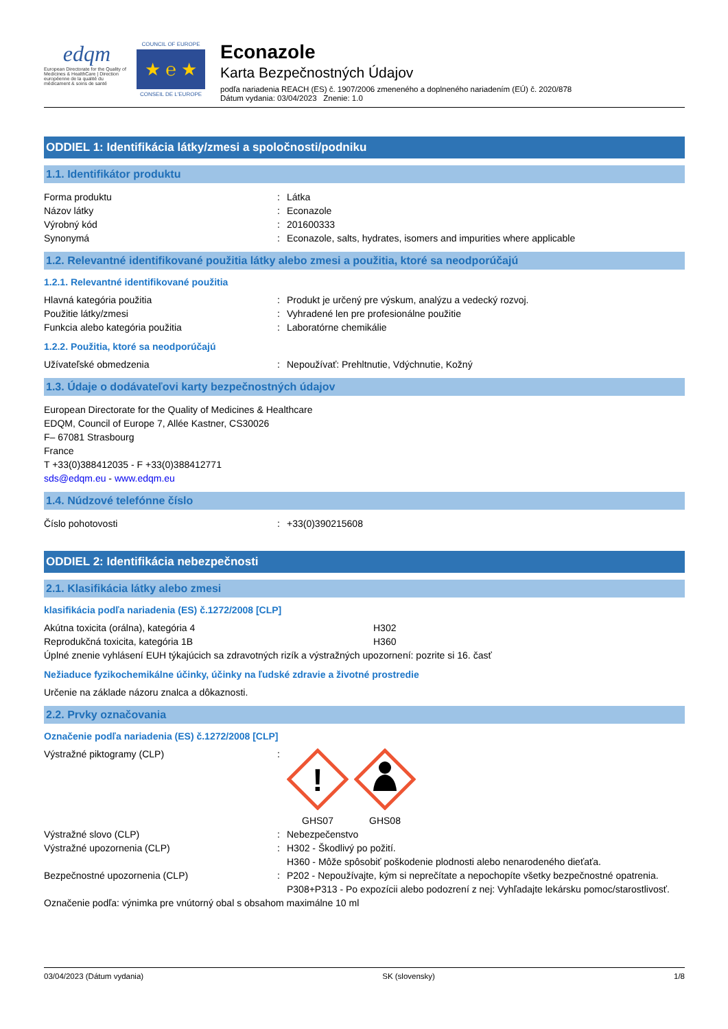edqm
European Directorate for the Quality of Medicines & HealthCare | Direction européenne de la qualité du médicament & soins de santé
COUNCIL OF EUROPE
★ ℮ ★
CONSEIL DE L'EUROPE
Econazole
Karta Bezpečnostných Údajov
podľa nariadenia REACH (ES) č. 1907/2006 zmeneného a doplneného nariadením (EÚ) č. 2020/878
Dátum vydania: 03/04/2023 Znenie: 1.0
ODDIEL 1: Identifikácia látky/zmesi a spoločnosti/podniku
1.1. Identifikátor produktu
Forma produktu : Látka
Názov látky : Econazole
Výrobný kód : 201600333
Synonymá : Econazole, salts, hydrates, isomers and impurities where applicable
1.2. Relevantné identifikované použitia látky alebo zmesi a použitia, ktoré sa neodporúčajú
1.2.1. Relevantné identifikované použitia
Hlavná kategória použitia : Produkt je určený pre výskum, analýzu a vedecký rozvoj.
Použitie látky/zmesi : Vyhradené len pre profesionálne použitie
Funkcia alebo kategória použitia : Laboratórne chemikálie
1.2.2. Použitia, ktoré sa neodporúčajú
Užívateľské obmedzenia : Nepoužívať: Prehltnutie, Vdýchnutie, Kožný
1.3. Údaje o dodávateľovi karty bezpečnostných údajov
European Directorate for the Quality of Medicines & Healthcare
EDQM, Council of Europe 7, Allée Kastner, CS30026
F– 67081 Strasbourg
France
T +33(0)388412035 - F +33(0)388412771
sds@edqm.eu - www.edqm.eu
1.4. Núdzové telefónne číslo
Číslo pohotovosti : +33(0)390215608
ODDIEL 2: Identifikácia nebezpečnosti
2.1. Klasifikácia látky alebo zmesi
klasifikácia podľa nariadenia (ES) č.1272/2008 [CLP]
Akútna toxicita (orálna), kategória 4 H302
Reprodukčná toxicita, kategória 1B H360
Úplné znenie vyhlásení EUH týkajúcich sa zdravotných rizík a výstražných upozornení: pozrite si 16. časť
Nežiaduce fyzikochemikálne účinky, účinky na ľudské zdravie a životné prostredie
Určenie na základe názoru znalca a dôkaznosti.
2.2. Prvky označovania
Označenie podľa nariadenia (ES) č.1272/2008 [CLP]
Výstražné piktogramy (CLP) :
!
GHS07
GHS08
Výstražné slovo (CLP) : Nebezpečenstvo
Výstražné upozornenia (CLP) : H302 - Škodlivý po požití.
H360 - Môže spôsobiť poškodenie plodnosti alebo nenarodeného dieťaťa.
Bezpečnostné upozornenia (CLP) : P202 - Nepoužívajte, kým si neprečítate a nepochopíte všetky bezpečnostné opatrenia.
P308+P313 - Po expozícii alebo podozrení z nej: Vyhľadajte lekársku pomoc/starostlivosť.
Označenie podľa: výnimka pre vnútorný obal s obsahom maximálne 10 ml
03/04/2023 (Dátum vydania) SK (slovensky) 1/8